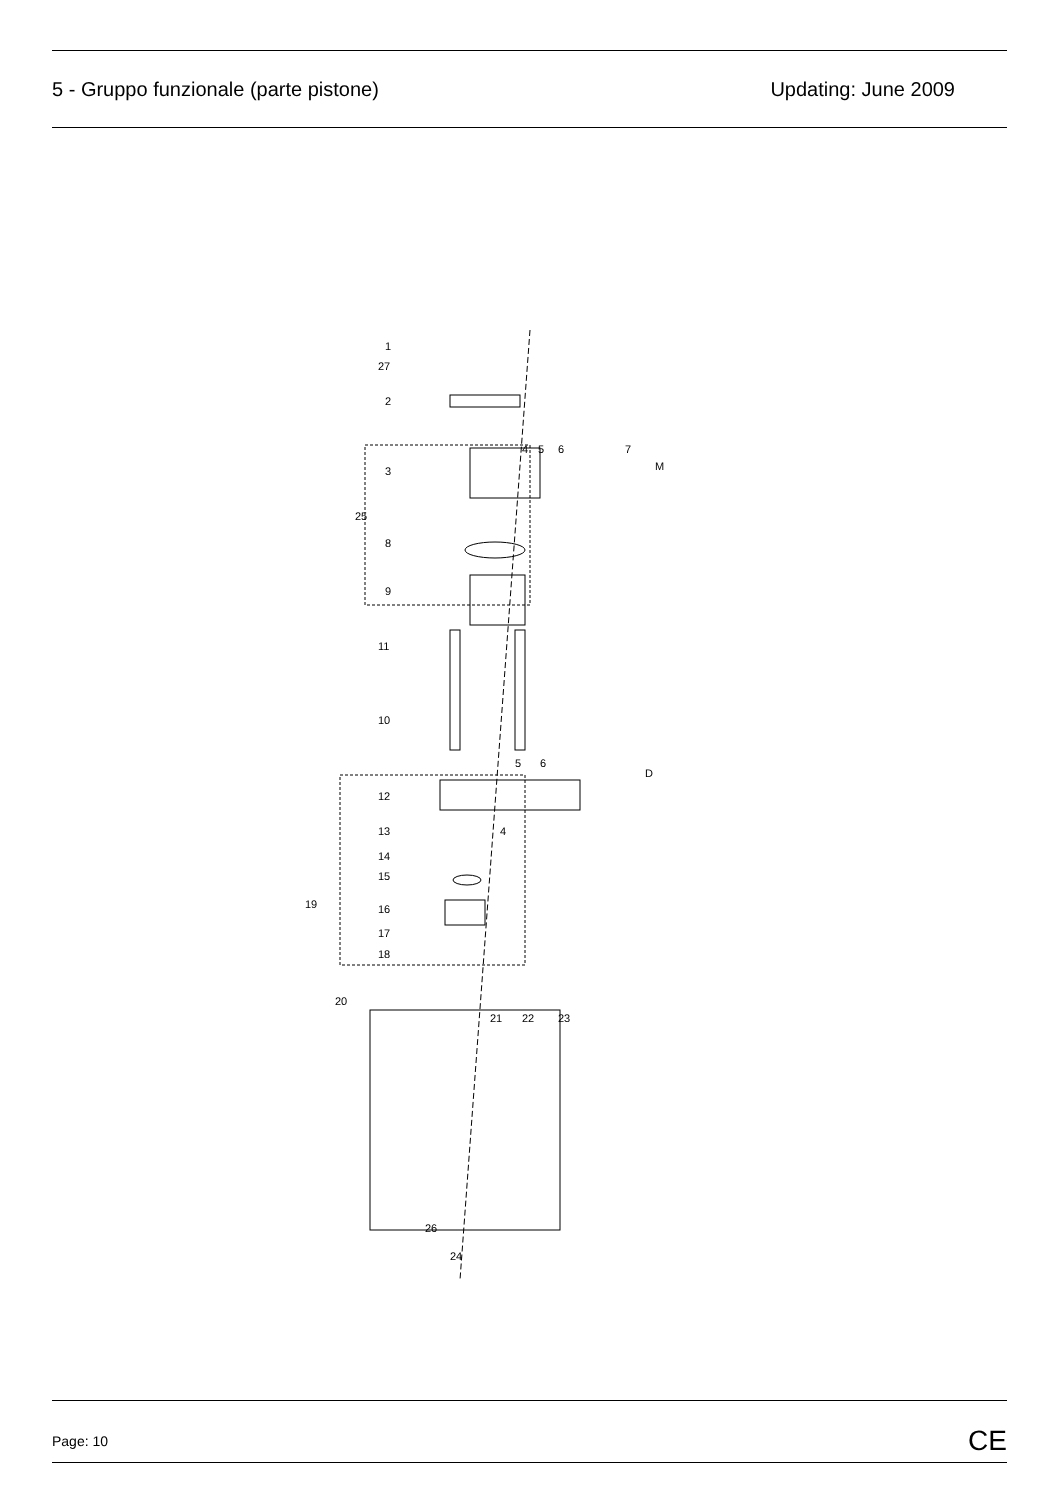5 - Gruppo funzionale (parte pistone) Updating: June 2009
1
27
2
3
25
8
9
11
10
12
13
14
15
19
16
17
18
20
4
5
6
7
M
5
6
D
4
21
22
23
26
24
Page: 10 CE